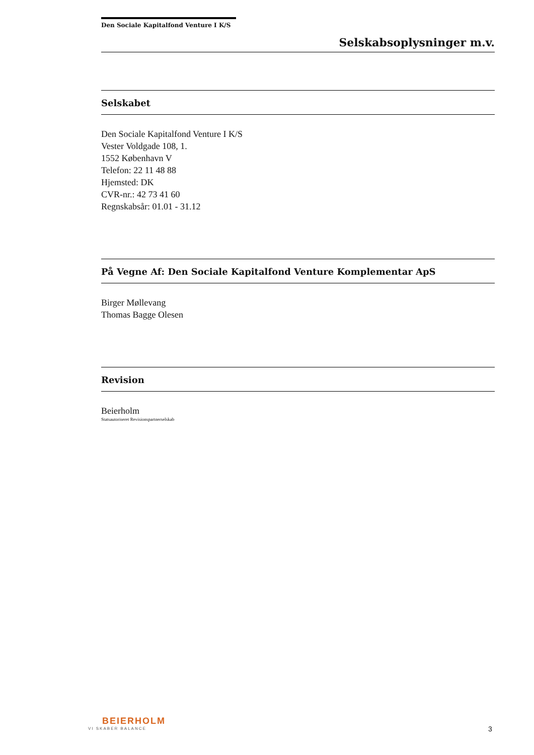Den Sociale Kapitalfond Venture I K/S
Selskabsoplysninger m.v.
Selskabet
Den Sociale Kapitalfond Venture I K/S
Vester Voldgade 108, 1.
1552 København V
Telefon: 22 11 48 88
Hjemsted: DK
CVR-nr.: 42 73 41 60
Regnskabsår: 01.01 - 31.12
På Vegne Af: Den Sociale Kapitalfond Venture Komplementar ApS
Birger Møllevang
Thomas Bagge Olesen
Revision
Beierholm
Statsautoriseret Revisionspartnerselskab
BEIERHOLM
VI SKABER BALANCE
3